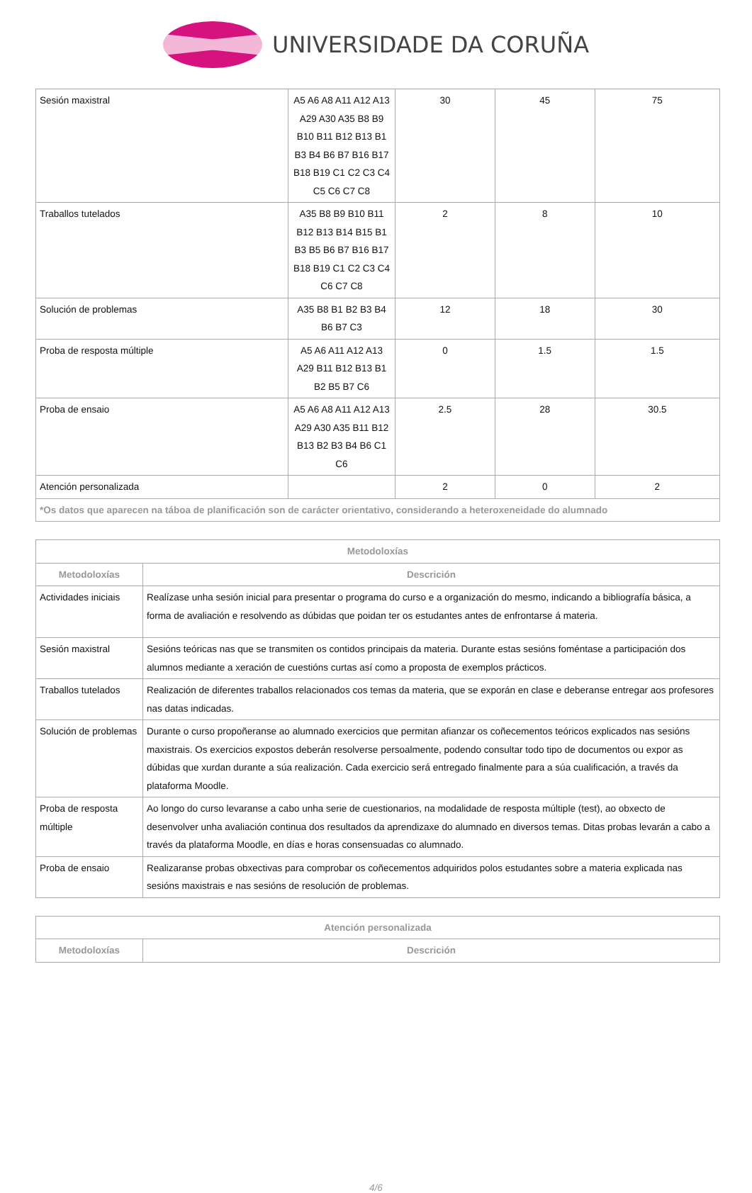UNIVERSIDADE DA CORUÑA
| Sesión maxistral | A5 A6 A8 A11 A12 A13 A29 A30 A35 B8 B9 B10 B11 B12 B13 B1 B3 B4 B6 B7 B16 B17 B18 B19 C1 C2 C3 C4 C5 C6 C7 C8 | 30 | 45 | 75 |
| Traballos tutelados | A35 B8 B9 B10 B11 B12 B13 B14 B15 B1 B3 B5 B6 B7 B16 B17 B18 B19 C1 C2 C3 C4 C6 C7 C8 | 2 | 8 | 10 |
| Solución de problemas | A35 B8 B1 B2 B3 B4 B6 B7 C3 | 12 | 18 | 30 |
| Proba de resposta múltiple | A5 A6 A11 A12 A13 A29 B11 B12 B13 B1 B2 B5 B7 C6 | 0 | 1.5 | 1.5 |
| Proba de ensaio | A5 A6 A8 A11 A12 A13 A29 A30 A35 B11 B12 B13 B2 B3 B4 B6 C1 C6 | 2.5 | 28 | 30.5 |
| Atención personalizada | | 2 | 0 | 2 |
| *Os datos que aparecen na táboa de planificación son de carácter orientativo, considerando a heteroxeneidade do alumnado | | | | |
| Metodoloxías | |
| --- | --- |
| Metodoloxías | Descrición |
| Actividades iniciais | Realízase unha sesión inicial para presentar o programa do curso e a organización do mesmo, indicando a bibliografía básica, a forma de avaliación e resolvendo as dúbidas que poidan ter os estudantes antes de enfrontarse á materia. |
| Sesión maxistral | Sesións teóricas nas que se transmiten os contidos principais da materia. Durante estas sesións foméntase a participación dos alumnos mediante a xeración de cuestións curtas así como a proposta de exemplos prácticos. |
| Traballos tutelados | Realización de diferentes traballos relacionados cos temas da materia, que se exporán en clase e deberanse entregar aos profesores nas datas indicadas. |
| Solución de problemas | Durante o curso propoñeranse ao alumnado exercicios que permitan afianzar os coñecementos teóricos explicados nas sesións maxistrais. Os exercicios expostos deberán resolverse persoalmente, podendo consultar todo tipo de documentos ou expor as dúbidas que xurdan durante a súa realización. Cada exercicio será entregado finalmente para a súa cualificación, a través da plataforma Moodle. |
| Proba de resposta múltiple | Ao longo do curso levaranse a cabo unha serie de cuestionarios, na modalidade de resposta múltiple (test), ao obxecto de desenvolver unha avaliación continua dos resultados da aprendizaxe do alumnado en diversos temas. Ditas probas levarán a cabo a través da plataforma Moodle, en días e horas consensuadas co alumnado. |
| Proba de ensaio | Realizaranse probas obxectivas para comprobar os coñecementos adquiridos polos estudantes sobre a materia explicada nas sesións maxistrais e nas sesións de resolución de problemas. |
| Atención personalizada | |
| --- | --- |
| Metodoloxías | Descrición |
4/6